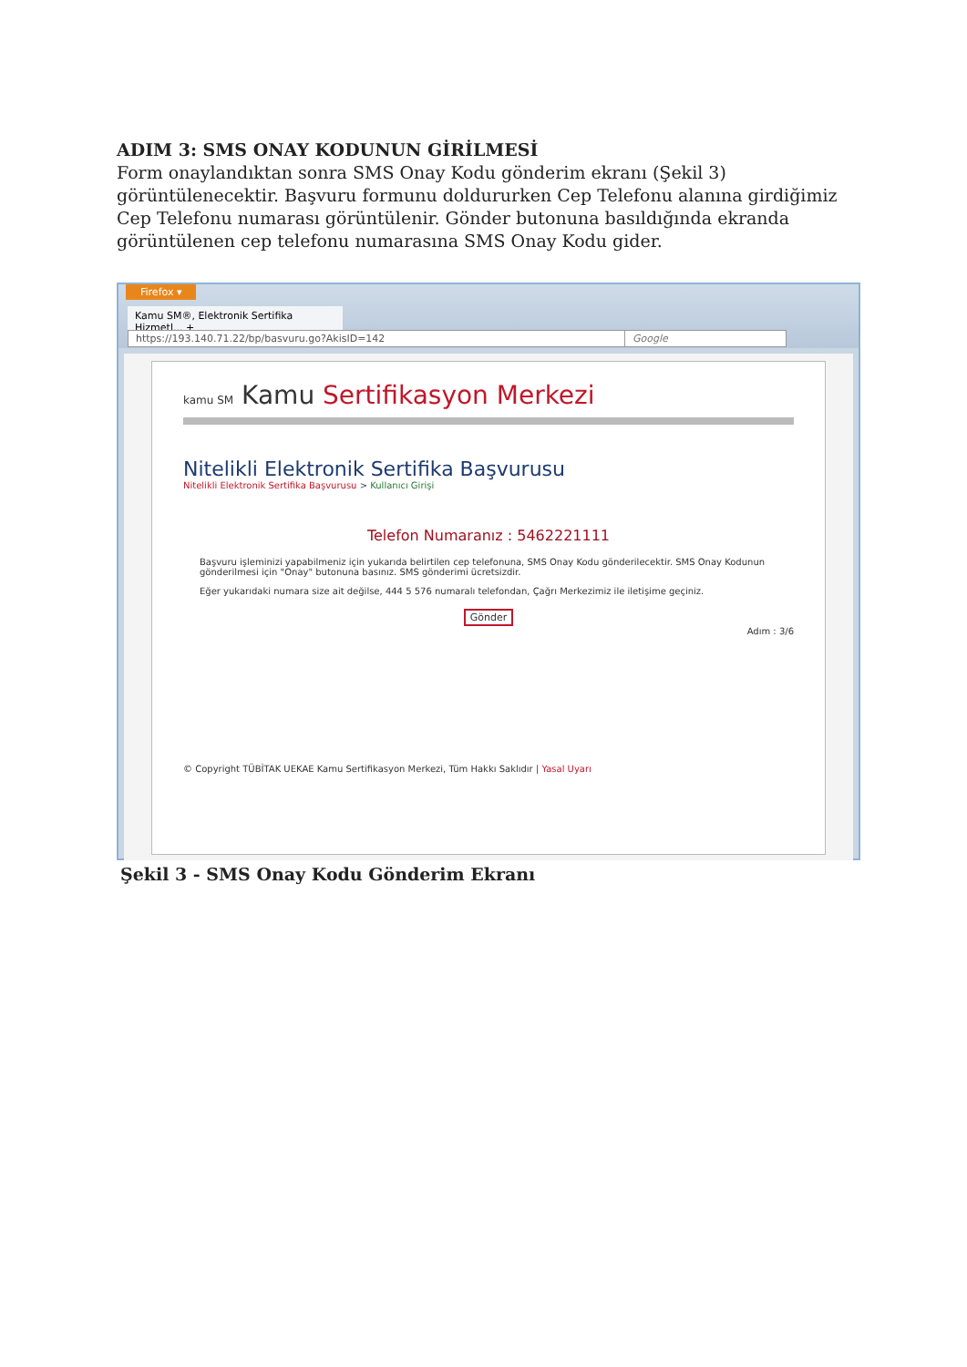ADIM 3: SMS ONAY KODUNUN GİRİLMESİ
Form onaylandıktan sonra SMS Onay Kodu gönderim ekranı (Şekil 3) görüntülenecektir. Başvuru formunu doldururken Cep Telefonu alanına girdiğimiz Cep Telefonu numarası görüntülenir. Gönder butonuna basıldığında ekranda görüntülenen cep telefonu numarasına SMS Onay Kodu gider.
Firefox ▾
Kamu SM®, Elektronik Sertifika Hizmetl... +
https://193.140.71.22/bp/basvuru.go?AkisID=142 Google
kamu SM Kamu Sertifikasyon Merkezi
Nitelikli Elektronik Sertifika Başvurusu
Nitelikli Elektronik Sertifika Başvurusu > Kullanıcı Girişi
Telefon Numaranız : 5462221111
Başvuru işleminizi yapabilmeniz için yukarıda belirtilen cep telefonuna, SMS Onay Kodu gönderilecektir. SMS Onay Kodunun gönderilmesi için "Onay" butonuna basınız. SMS gönderimi ücretsizdir.
Eğer yukarıdaki numara size ait değilse, 444 5 576 numaralı telefondan, Çağrı Merkezimiz ile iletişime geçiniz.
Gönder
Adım : 3/6
© Copyright TÜBİTAK UEKAE Kamu Sertifikasyon Merkezi, Tüm Hakkı Saklıdır | Yasal Uyarı
Şekil 3 - SMS Onay Kodu Gönderim Ekranı